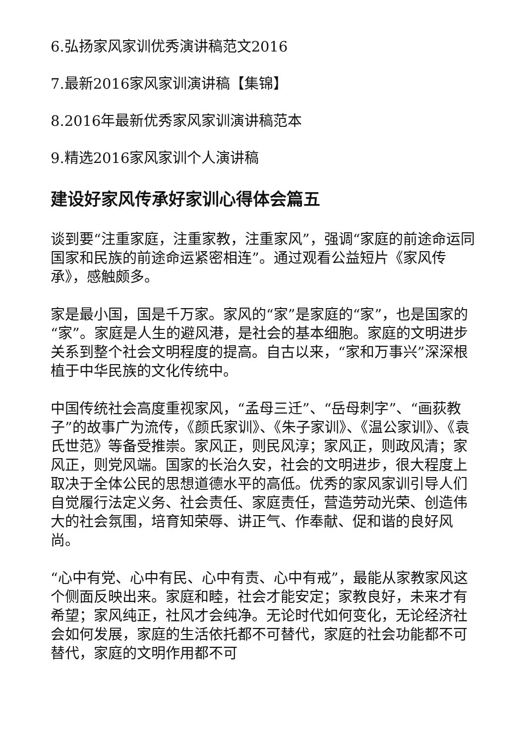6.弘扬家风家训优秀演讲稿范文2016
7.最新2016家风家训演讲稿【集锦】
8.2016年最新优秀家风家训演讲稿范本
9.精选2016家风家训个人演讲稿
建设好家风传承好家训心得体会篇五
谈到要“注重家庭，注重家教，注重家风”，强调“家庭的前途命运同国家和民族的前途命运紧密相连”。通过观看公益短片《家风传承》，感触颇多。
家是最小国，国是千万家。家风的“家”是家庭的“家”，也是国家的“家”。家庭是人生的避风港，是社会的基本细胞。家庭的文明进步关系到整个社会文明程度的提高。自古以来，“家和万事兴”深深根植于中华民族的文化传统中。
中国传统社会高度重视家风，“孟母三迁”、“岳母刺字”、“画荻教子”的故事广为流传，《颜氏家训》、《朱子家训》、《温公家训》、《袁氏世范》等备受推崇。家风正，则民风淳；家风正，则政风清；家风正，则党风端。国家的长治久安，社会的文明进步，很大程度上取决于全体公民的思想道德水平的高低。优秀的家风家训引导人们自觉履行法定义务、社会责任、家庭责任，营造劳动光荣、创造伟大的社会氛围，培育知荣辱、讲正气、作奉献、促和谐的良好风尚。
“心中有党、心中有民、心中有责、心中有戒”，最能从家教家风这个侧面反映出来。家庭和睦，社会才能安定；家教良好，未来才有希望；家风纯正，社风才会纯净。无论时代如何变化，无论经济社会如何发展，家庭的生活依托都不可替代，家庭的社会功能都不可替代，家庭的文明作用都不可